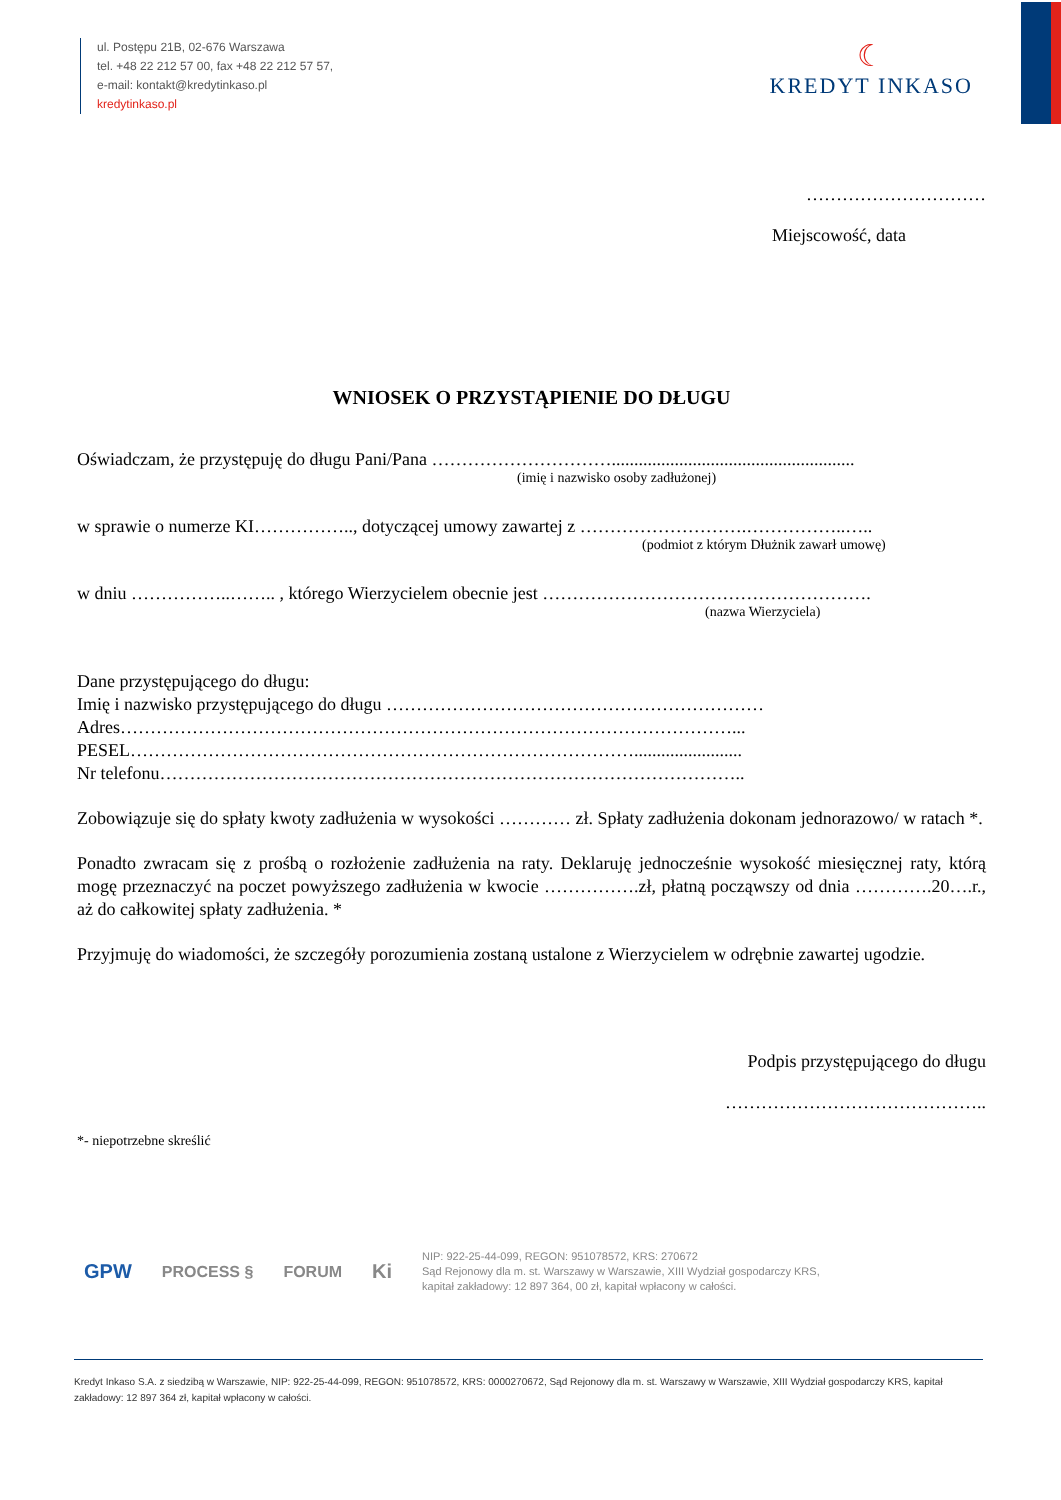ul. Postępu 21B, 02-676 Warszawa
tel. +48 22 212 57 00, fax +48 22 212 57 57,
e-mail: kontakt@kredytinkaso.pl
kredytinkaso.pl
☾
KREDYT INKASO
…………………………
Miejscowość, data
WNIOSEK O PRZYSTĄPIENIE DO DŁUGU
Oświadczam, że przystępuję do długu Pani/Pana …………………………......................................................
(imię i nazwisko osoby zadłużonej)
w sprawie o numerze KI…………….., dotyczącej umowy zawartej z ……………………….……………..…..
(podmiot z którym Dłużnik zawarł umowę)
w dniu ……………..…….. , którego Wierzycielem obecnie jest ……………………………………………….
(nazwa Wierzyciela)
Dane przystępującego do długu:
Imię i nazwisko przystępującego do długu ………………………………………………………
Adres…………………………………………………………………………………………...
PESEL…………………………………………………………………………........................
Nr telefonu……………………………………………………………………………………..
Zobowiązuje się do spłaty kwoty zadłużenia w wysokości ………… zł. Spłaty zadłużenia dokonam jednorazowo/ w ratach *.
Ponadto zwracam się z prośbą o rozłożenie zadłużenia na raty. Deklaruję jednocześnie wysokość miesięcznej raty, którą mogę przeznaczyć na poczet powyższego zadłużenia w kwocie …………….zł, płatną począwszy od dnia ………….20….r., aż do całkowitej spłaty zadłużenia. *
Przyjmuję do wiadomości, że szczegóły porozumienia zostaną ustalone z Wierzycielem w odrębnie zawartej ugodzie.
Podpis przystępującego do długu
……………………………………..
*- niepotrzebne skreślić
GPW PROCESS § FORUM Ki
NIP: 922-25-44-099, REGON: 951078572, KRS: 270672
Sąd Rejonowy dla m. st. Warszawy w Warszawie, XIII Wydział gospodarczy KRS,
kapitał zakładowy: 12 897 364, 00 zł, kapitał wpłacony w całości.
Kredyt Inkaso S.A. z siedzibą w Warszawie, NIP: 922-25-44-099, REGON: 951078572, KRS: 0000270672, Sąd Rejonowy dla m. st. Warszawy w Warszawie, XIII Wydział gospodarczy KRS, kapitał zakładowy: 12 897 364 zł, kapitał wpłacony w całości.